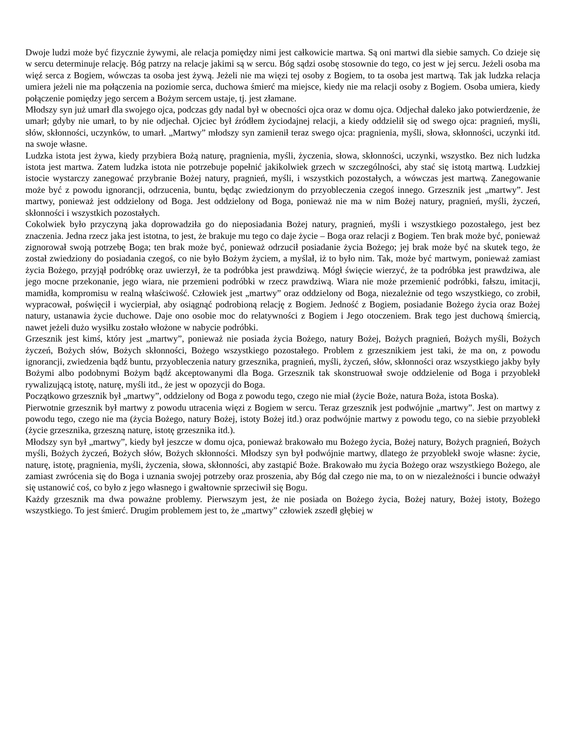Dwoje ludzi może być fizycznie żywymi, ale relacja pomiędzy nimi jest całkowicie martwa. Są oni martwi dla siebie samych. Co dzieje się w sercu determinuje relację. Bóg patrzy na relacje jakimi są w sercu. Bóg sądzi osobę stosownie do tego, co jest w jej sercu. Jeżeli osoba ma więź serca z Bogiem, wówczas ta osoba jest żywą. Jeżeli nie ma więzi tej osoby z Bogiem, to ta osoba jest martwą. Tak jak ludzka relacja umiera jeżeli nie ma połączenia na poziomie serca, duchowa śmierć ma miejsce, kiedy nie ma relacji osoby z Bogiem. Osoba umiera, kiedy połączenie pomiędzy jego sercem a Bożym sercem ustaje, tj. jest złamane.
Młodszy syn już umarł dla swojego ojca, podczas gdy nadal był w obecności ojca oraz w domu ojca. Odjechał daleko jako potwierdzenie, że umarł; gdyby nie umarł, to by nie odjechał. Ojciec był źródłem życiodajnej relacji, a kiedy oddzielił się od swego ojca: pragnień, myśli, słów, skłonności, uczynków, to umarł. „Martwy” młodszy syn zamienił teraz swego ojca: pragnienia, myśli, słowa, skłonności, uczynki itd. na swoje własne.
Ludzka istota jest żywa, kiedy przybiera Bożą naturę, pragnienia, myśli, życzenia, słowa, skłonności, uczynki, wszystko. Bez nich ludzka istota jest martwa. Zatem ludzka istota nie potrzebuje popełnić jakikolwiek grzech w szczególności, aby stać się istotą martwą. Ludzkiej istocie wystarczy zanegować przybranie Bożej natury, pragnień, myśli, i wszystkich pozostałych, a wówczas jest martwą. Zanegowanie może być z powodu ignorancji, odrzucenia, buntu, będąc zwiedzionym do przyobleczenia czegoś innego. Grzesznik jest „martwy”. Jest martwy, ponieważ jest oddzielony od Boga. Jest oddzielony od Boga, ponieważ nie ma w nim Bożej natury, pragnień, myśli, życzeń, skłonności i wszystkich pozostałych.
Cokolwiek było przyczyną jaka doprowadziła go do nieposiadania Bożej natury, pragnień, myśli i wszystkiego pozostałego, jest bez znaczenia. Jedna rzecz jaka jest istotna, to jest, że brakuje mu tego co daje życie – Boga oraz relacji z Bogiem. Ten brak może być, ponieważ zignorował swoją potrzebę Boga; ten brak może być, ponieważ odrzucił posiadanie życia Bożego; jej brak może być na skutek tego, że został zwiedziony do posiadania czegoś, co nie było Bożym życiem, a myślał, iż to było nim. Tak, może być martwym, ponieważ zamiast życia Bożego, przyjął podróbkę oraz uwierzył, że ta podróbka jest prawdziwą. Mógł święcie wierzyć, że ta podróbka jest prawdziwa, ale jego mocne przekonanie, jego wiara, nie przemieni podróbki w rzecz prawdziwą. Wiara nie może przemienić podróbki, fałszu, imitacji, mamidła, kompromisu w realną właściwość. Człowiek jest „martwy” oraz oddzielony od Boga, niezależnie od tego wszystkiego, co zrobił, wypracował, poświęcił i wycierpiał, aby osiągnąć podrobioną relację z Bogiem. Jedność z Bogiem, posiadanie Bożego życia oraz Bożej natury, ustanawia życie duchowe. Daje ono osobie moc do relatywności z Bogiem i Jego otoczeniem. Brak tego jest duchową śmiercią, nawet jeżeli dużo wysiłku zostało włożone w nabycie podróbki.
Grzesznik jest kimś, który jest „martwy”, ponieważ nie posiada życia Bożego, natury Bożej, Bożych pragnień, Bożych myśli, Bożych życzeń, Bożych słów, Bożych skłonności, Bożego wszystkiego pozostałego. Problem z grzesznikiem jest taki, że ma on, z powodu ignorancji, zwiedzenia bądź buntu, przyobleczenia natury grzesznika, pragnień, myśli, życzeń, słów, skłonności oraz wszystkiego jakby były Bożymi albo podobnymi Bożym bądź akceptowanymi dla Boga. Grzesznik tak skonstruował swoje oddzielenie od Boga i przyoblekł rywalizującą istotę, naturę, myśli itd., że jest w opozycji do Boga.
Początkowo grzesznik był „martwy”, oddzielony od Boga z powodu tego, czego nie miał (życie Boże, natura Boża, istota Boska).
Pierwotnie grzesznik był martwy z powodu utracenia więzi z Bogiem w sercu. Teraz grzesznik jest podwójnie „martwy”. Jest on martwy z powodu tego, czego nie ma (życia Bożego, natury Bożej, istoty Bożej itd.) oraz podwójnie martwy z powodu tego, co na siebie przyoblekł (życie grzesznika, grzeszną naturę, istotę grzesznika itd.).
Młodszy syn był „martwy”, kiedy był jeszcze w domu ojca, ponieważ brakowało mu Bożego życia, Bożej natury, Bożych pragnień, Bożych myśli, Bożych życzeń, Bożych słów, Bożych skłonności. Młodszy syn był podwójnie martwy, dlatego że przyoblekł swoje własne: życie, naturę, istotę, pragnienia, myśli, życzenia, słowa, skłonności, aby zastąpić Boże. Brakowało mu życia Bożego oraz wszystkiego Bożego, ale zamiast zwrócenia się do Boga i uznania swojej potrzeby oraz proszenia, aby Bóg dał czego nie ma, to on w niezależności i buncie odważył się ustanowić coś, co było z jego własnego i gwałtownie sprzeciwił się Bogu.
Każdy grzesznik ma dwa poważne problemy. Pierwszym jest, że nie posiada on Bożego życia, Bożej natury, Bożej istoty, Bożego wszystkiego. To jest śmierć. Drugim problemem jest to, że „martwy” człowiek zszedł głębiej w